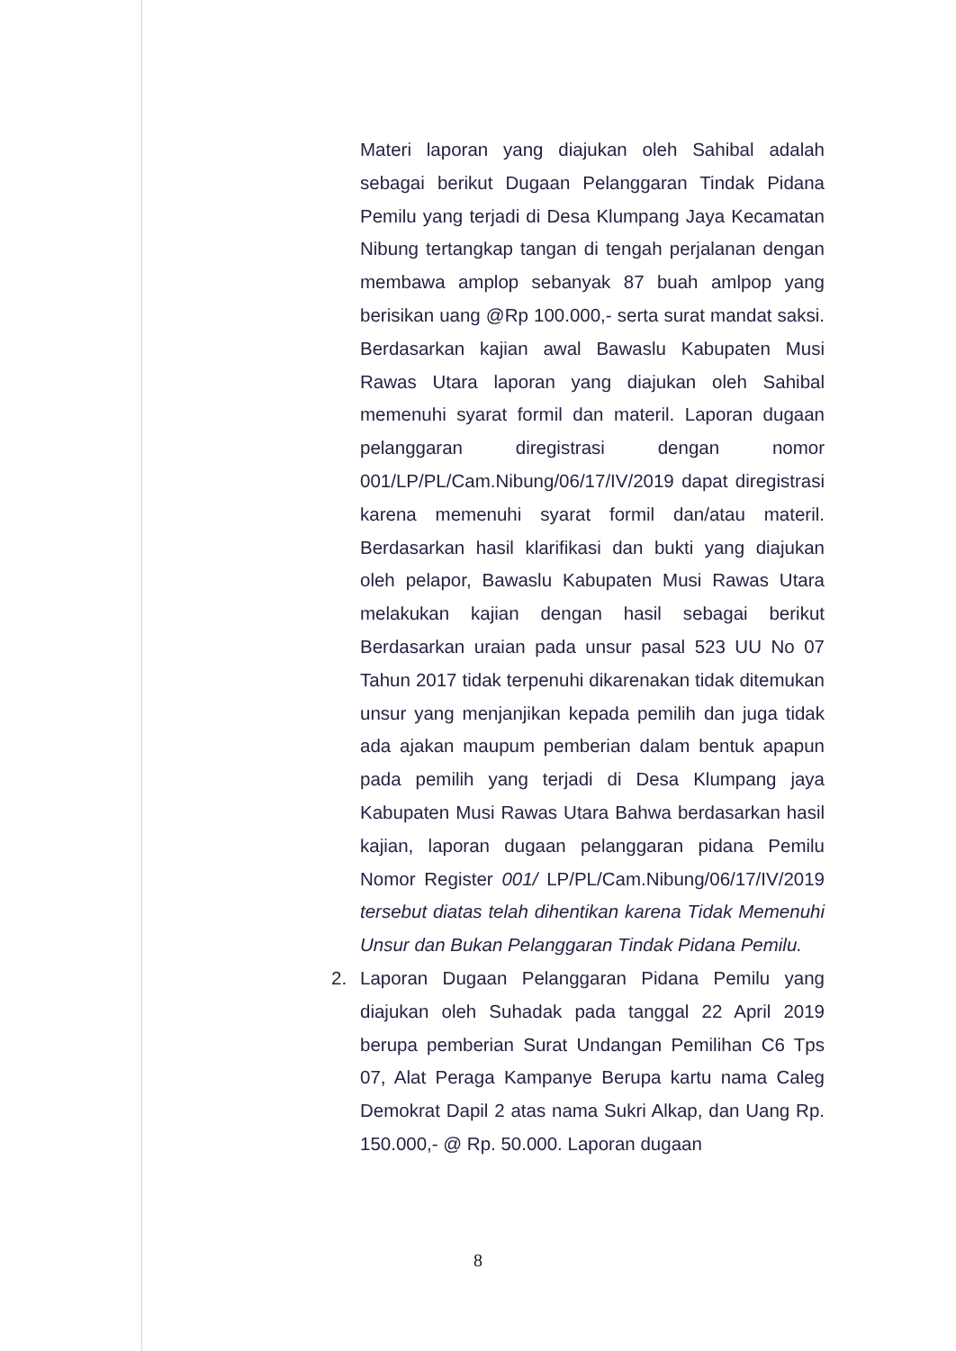Materi laporan yang diajukan oleh Sahibal adalah sebagai berikut Dugaan Pelanggaran Tindak Pidana Pemilu yang terjadi di Desa Klumpang Jaya Kecamatan Nibung tertangkap tangan di tengah perjalanan dengan membawa amplop sebanyak 87 buah amlpop yang berisikan uang @Rp 100.000,- serta surat mandat saksi. Berdasarkan kajian awal Bawaslu Kabupaten Musi Rawas Utara laporan yang diajukan oleh Sahibal memenuhi syarat formil dan materil. Laporan dugaan pelanggaran diregistrasi dengan nomor 001/LP/PL/Cam.Nibung/06/17/IV/2019 dapat diregistrasi karena memenuhi syarat formil dan/atau materil. Berdasarkan hasil klarifikasi dan bukti yang diajukan oleh pelapor, Bawaslu Kabupaten Musi Rawas Utara melakukan kajian dengan hasil sebagai berikut Berdasarkan uraian pada unsur pasal 523 UU No 07 Tahun 2017 tidak terpenuhi dikarenakan tidak ditemukan unsur yang menjanjikan kepada pemilih dan juga tidak ada ajakan maupum pemberian dalam bentuk apapun pada pemilih yang terjadi di Desa Klumpang jaya Kabupaten Musi Rawas Utara Bahwa berdasarkan hasil kajian, laporan dugaan pelanggaran pidana Pemilu Nomor Register 001/ LP/PL/Cam.Nibung/06/17/IV/2019 tersebut diatas telah dihentikan karena Tidak Memenuhi Unsur dan Bukan Pelanggaran Tindak Pidana Pemilu.
2. Laporan Dugaan Pelanggaran Pidana Pemilu yang diajukan oleh Suhadak pada tanggal 22 April 2019 berupa pemberian Surat Undangan Pemilihan C6 Tps 07, Alat Peraga Kampanye Berupa kartu nama Caleg Demokrat Dapil 2 atas nama Sukri Alkap, dan Uang Rp. 150.000,- @ Rp. 50.000. Laporan dugaan
8